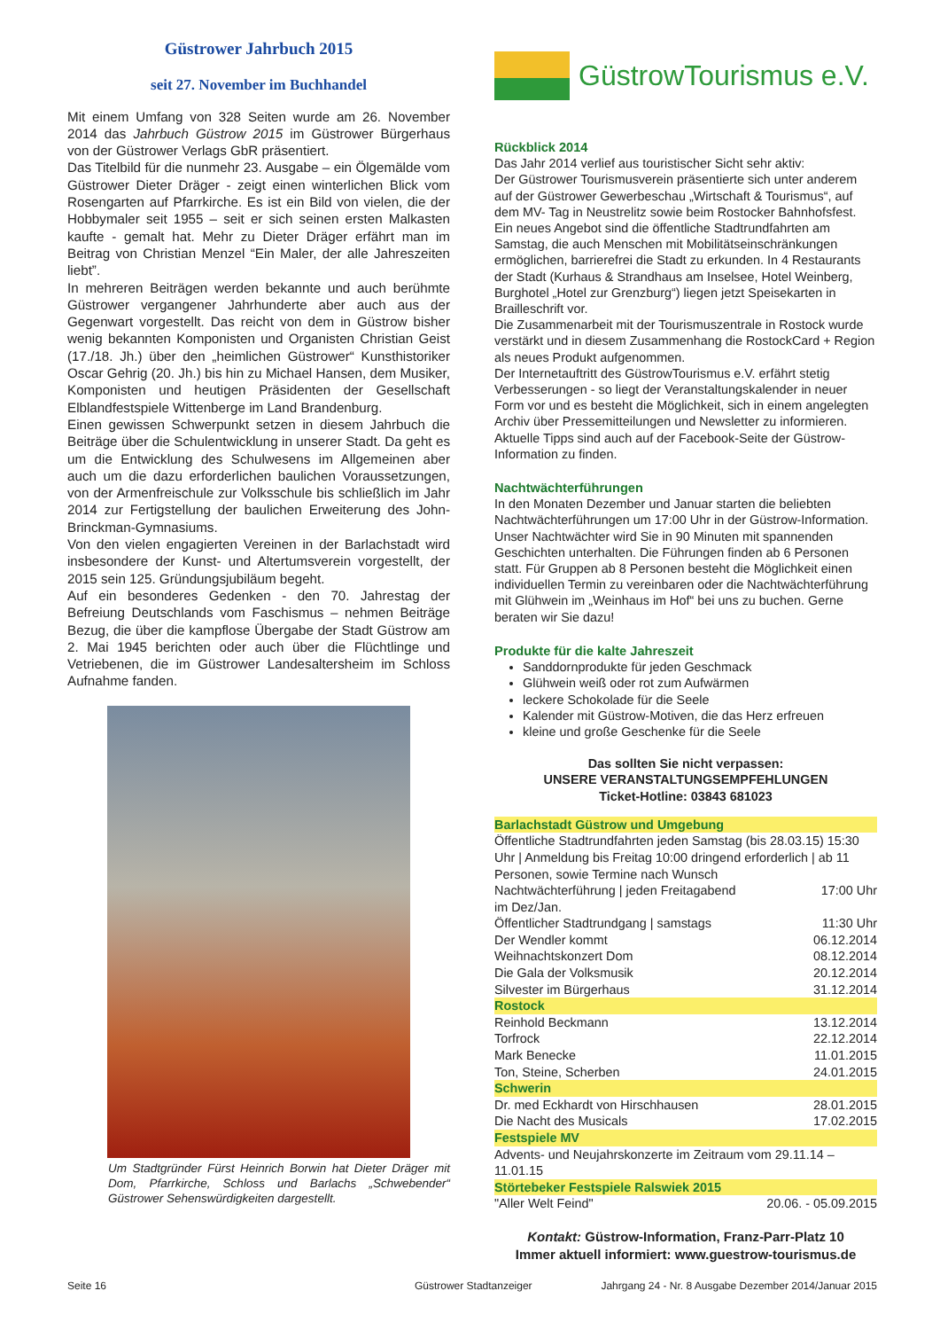Güstrower Jahrbuch 2015
seit 27. November im Buchhandel
Mit einem Umfang von 328 Seiten wurde am 26. November 2014 das Jahrbuch Güstrow 2015 im Güstrower Bürgerhaus von der Güstrower Verlags GbR präsentiert.
Das Titelbild für die nunmehr 23. Ausgabe – ein Ölgemälde vom Güstrower Dieter Dräger - zeigt einen winterlichen Blick vom Rosengarten auf Pfarrkirche. Es ist ein Bild von vielen, die der Hobbymaler seit 1955 – seit er sich seinen ersten Malkasten kaufte - gemalt hat. Mehr zu Dieter Dräger erfährt man im Beitrag von Christian Menzel “Ein Maler, der alle Jahreszeiten liebt”.
In mehreren Beiträgen werden bekannte und auch berühmte Güstrower vergangener Jahrhunderte aber auch aus der Gegenwart vorgestellt. Das reicht von dem in Güstrow bisher wenig bekannten Komponisten und Organisten Christian Geist (17./18. Jh.) über den „heimlichen Güstrower“ Kunsthistoriker Oscar Gehrig (20. Jh.) bis hin zu Michael Hansen, dem Musiker, Komponisten und heutigen Präsidenten der Gesellschaft Elblandfestspiele Wittenberge im Land Brandenburg.
Einen gewissen Schwerpunkt setzen in diesem Jahrbuch die Beiträge über die Schulentwicklung in unserer Stadt. Da geht es um die Entwicklung des Schulwesens im Allgemeinen aber auch um die dazu erforderlichen baulichen Voraussetzungen, von der Armenfreischule zur Volksschule bis schließlich im Jahr 2014 zur Fertigstellung der baulichen Erweiterung des John-Brinckman-Gymnasiums.
Von den vielen engagierten Vereinen in der Barlachstadt wird insbesondere der Kunst- und Altertumsverein vorgestellt, der 2015 sein 125. Gründungsjubiläum begeht.
Auf ein besonderes Gedenken - den 70. Jahrestag der Befreiung Deutschlands vom Faschismus – nehmen Beiträge Bezug, die über die kampflose Übergabe der Stadt Güstrow am 2. Mai 1945 berichten oder auch über die Flüchtlinge und Vetriebenen, die im Güstrower Landesaltersheim im Schloss Aufnahme fanden.
Um Stadtgründer Fürst Heinrich Borwin hat Dieter Dräger mit Dom, Pfarrkirche, Schloss und Barlachs „Schwebender“ Güstrower Sehenswürdigkeiten dargestellt.
GüstrowTourismus e.V.
Rückblick 2014
Das Jahr 2014 verlief aus touristischer Sicht sehr aktiv:
Der Güstrower Tourismusverein präsentierte sich unter anderem auf der Güstrower Gewerbeschau „Wirtschaft & Tourismus“, auf dem MV- Tag in Neustrelitz sowie beim Rostocker Bahnhofsfest. Ein neues Angebot sind die öffentliche Stadtrundfahrten am Samstag, die auch Menschen mit Mobilitätseinschränkungen ermöglichen, barrierefrei die Stadt zu erkunden. In 4 Restaurants der Stadt (Kurhaus & Strandhaus am Inselsee, Hotel Weinberg, Burghotel „Hotel zur Grenzburg“) liegen jetzt Speisekarten in Brailleschrift vor.
Die Zusammenarbeit mit der Tourismuszentrale in Rostock wurde verstärkt und in diesem Zusammenhang die RostockCard + Region als neues Produkt aufgenommen.
Der Internetauftritt des GüstrowTourismus e.V. erfährt stetig Verbesserungen - so liegt der Veranstaltungskalender in neuer Form vor und es besteht die Möglichkeit, sich in einem angelegten Archiv über Pressemitteilungen und Newsletter zu informieren. Aktuelle Tipps sind auch auf der Facebook-Seite der Güstrow-Information zu finden.
Nachtwächterführungen
In den Monaten Dezember und Januar starten die beliebten Nachtwächterführungen um 17:00 Uhr in der Güstrow-Information. Unser Nachtwächter wird Sie in 90 Minuten mit spannenden Geschichten unterhalten. Die Führungen finden ab 6 Personen statt. Für Gruppen ab 8 Personen besteht die Möglichkeit einen individuellen Termin zu vereinbaren oder die Nachtwächterführung mit Glühwein im „Weinhaus im Hof“ bei uns zu buchen. Gerne beraten wir Sie dazu!
Produkte für die kalte Jahreszeit
Sanddornprodukte für jeden Geschmack
Glühwein weiß oder rot zum Aufwärmen
leckere Schokolade für die Seele
Kalender mit Güstrow-Motiven, die das Herz erfreuen
kleine und große Geschenke für die Seele
Das sollten Sie nicht verpassen:
UNSERE VERANSTALTUNGSEMPFEHLUNGEN
Ticket-Hotline: 03843 681023
| Barlachstadt Güstrow und Umgebung | |
| Öffentliche Stadtrundfahrten jeden Samstag (bis 28.03.15) 15:30 Uhr / Anmeldung bis Freitag 10:00 dringend erforderlich / ab 11 Personen, sowie Termine nach Wunsch | |
| Nachtwächterführung / jeden Freitagabend im Dez/Jan. | 17:00 Uhr |
| Öffentlicher Stadtrundgang / samstags | 11:30 Uhr |
| Der Wendler kommt | 06.12.2014 |
| Weihnachtskonzert Dom | 08.12.2014 |
| Die Gala der Volksmusik | 20.12.2014 |
| Silvester im Bürgerhaus | 31.12.2014 |
| Rostock | |
| Reinhold Beckmann | 13.12.2014 |
| Torfrock | 22.12.2014 |
| Mark Benecke | 11.01.2015 |
| Ton, Steine, Scherben | 24.01.2015 |
| Schwerin | |
| Dr. med Eckhardt von Hirschhausen | 28.01.2015 |
| Die Nacht des Musicals | 17.02.2015 |
| Festspiele MV | |
| Advents- und Neujahrskonzerte im Zeitraum vom 29.11.14 – 11.01.15 | |
| Störtebeker Festspiele Ralswiek 2015 | |
| "Aller Welt Feind" | 20.06. - 05.09.2015 |
Kontakt: Güstrow-Information, Franz-Parr-Platz 10
Immer aktuell informiert: www.guestrow-tourismus.de
Seite 16 Güstrower Stadtanzeiger Jahrgang 24 - Nr. 8 Ausgabe Dezember 2014/Januar 2015